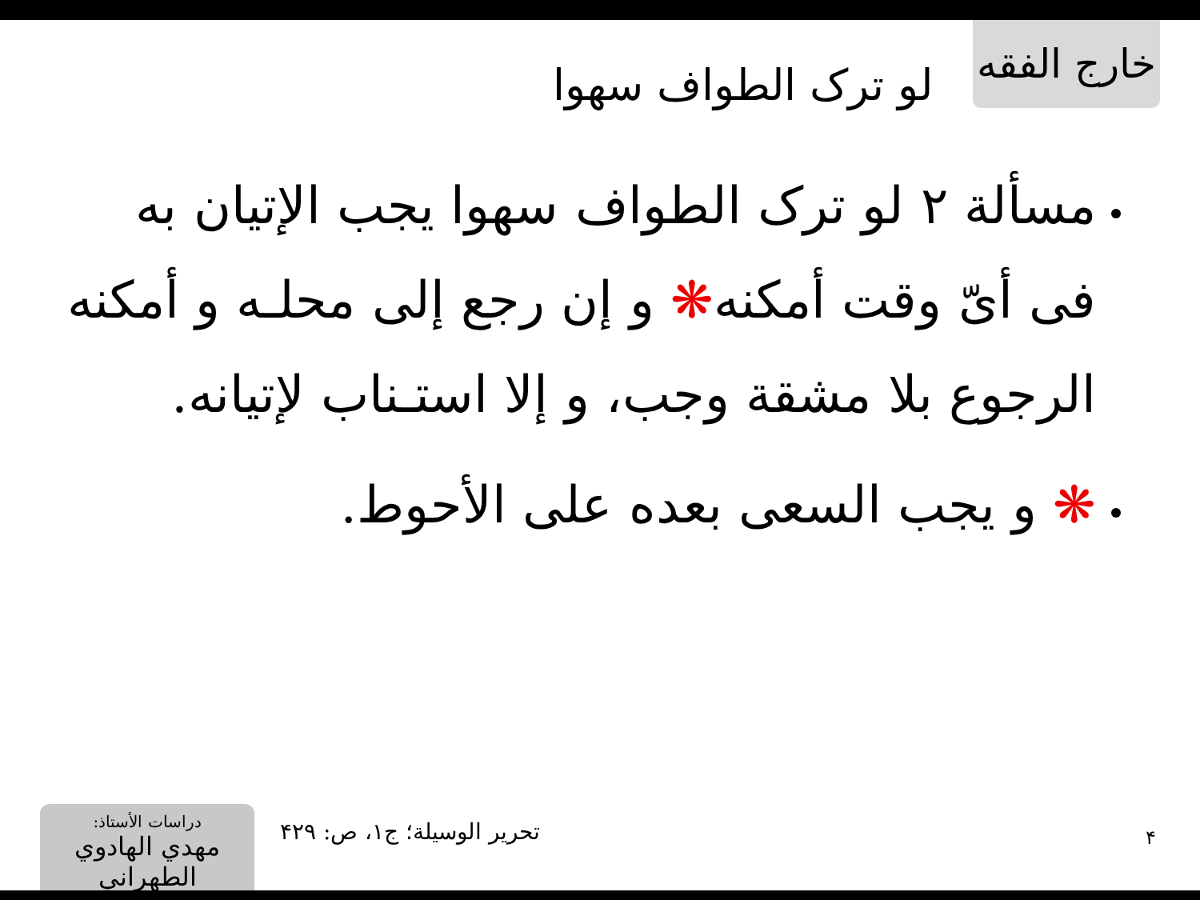خارج الفقه
لو ترک الطواف سهوا
مسألة ۲ لو ترک الطواف سهوا يجب الإتيان به فی أیّ وقت أمكنه❋ و إن رجع إلى محلـه و أمكنه الرجوع بلا مشقة وجب، و إلا استـناب لإتيانه.
❋ و يجب السعی بعده على الأحوط.
دراسات الأستاذ:
مهدي الهادوي الطهراني
تحرير الوسيلة؛ ج۱، ص: ۴۲۹ ۴